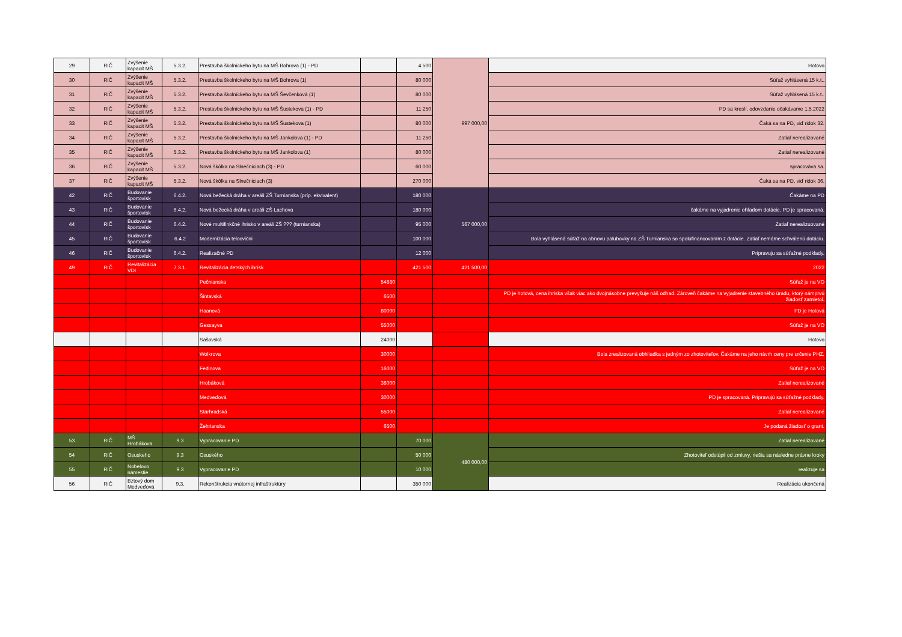| 29 | RIČ | Zvýšenie kapacít MŠ | 5.3.2. | Prestavba školníckeho bytu na MŠ Bohrova (1) - PD | | 4 500 | 997 000,00 | Hotovo |
| 30 | RIČ | Zvýšenie kapacít MŠ | 5.3.2. | Prestavba školníckeho bytu na MŠ Bohrova (1) | | 80 000 | | Súťaž vyhlásená 15 k.t.. |
| 31 | RIČ | Zvýšenie kapacít MŠ | 5.3.2. | Prestavba školníckeho bytu na MŠ Ševčenková (1) | | 80 000 | | Súťaž vyhlásená 15 k.t.. |
| 32 | RIČ | Zvýšenie kapacít MŠ | 5.3.2. | Prestavba školníckeho bytu na MŠ Šustekova (1) - PD | | 11 250 | | PD sa kreslí, odovzdanie očakávame 1.5.2022 |
| 33 | RIČ | Zvýšenie kapacít MŠ | 5.3.2. | Prestavba školníckeho bytu na MŠ Šustekova (1) | | 80 000 | | Čaká sa na PD, viď ridok 32. |
| 34 | RIČ | Zvýšenie kapacít MŠ | 5.3.2. | Prestavba školníckeho bytu na MŠ Jankolova (1) - PD | | 11 250 | | Zatiaľ nerealizované |
| 35 | RIČ | Zvýšenie kapacít MŠ | 5.3.2. | Prestavba školníckeho bytu na MŠ Jankolova (1) | | 80 000 | | Zatiaľ nerealizované |
| 36 | RIČ | Zvýšenie kapacít MŠ | 5.3.2. | Nová škôlka na Slnečniciach (3) - PD | | 60 000 | | spracováva sa. |
| 37 | RIČ | Zvýšenie kapacít MŠ | 5.3.2. | Nová škôlka na Slnečniciach (3) | | 270 000 | | Čaká sa na PD, viď ridok 36. |
| 42 | RIČ | Budovanie športovísk | 6.4.2. | Nová bežecká dráha v areáli ZŠ Turnianska (príp. ekvivalent) | | 180 000 | 567 000,00 | Čakáme na PD |
| 43 | RIČ | Budovanie športovísk | 6.4.2. | Nová bežecká dráha v areáli ZŠ Lachova | | 180 000 | | čakáme na vyjadrenie ohľadom dotácie. PD je spracovaná. |
| 44 | RIČ | Budovanie športovísk | 6.4.2. | Nové multifinkčné ihrisko v areáli ZŠ ??? (turnianska) | | 95 000 | | Zatiaľ nerealizuované |
| 45 | RIČ | Budovanie športovísk | 6.4.2 | Modernizácia telocvični | | 100 000 | | Bola vyhlásená súťaž na obnovu palubovky na ZŠ Turnianska so spolufinancovaním z dotácie. Zatiaľ nemáme schválenú dotáciu. |
| 46 | RIČ | Budovanie športovísk | 6.4.2. | Realizačné PD | | 12 000 | | Pripravuju sa súťažné podklady. |
| 49 | RIČ | Revitalizácia VDI | 7.3.1. | Revitalizácia detských ihrísk | | 421 500 | 421 500,00 | 2022 |
| | | | | Pečnianska | 54880 | | | Súťaž je na VO |
| | | | | Šintavská | 6500 | | | PD je hotová, cena ihriska však viac ako dvojnásobne prevyšuje náš odhad. Zároveň čakáme na vyjadrenie stavebného úradu, ktorý námprvú žiadosť zamietol. |
| | | | | Haanová | 80000 | | | PD je Hotová |
| | | | | Gessayva | 55000 | | | Súťaž je na VO |
| | | | | Sašovská | 24000 | | | Hotovo |
| | | | | Wolkrova | 30000 | | | Bola zrealizovaná obhliadka s jedným zo zhotoviteľov. Čakáme na jeho návrh ceny pre určenie PHZ. |
| | | | | Fedinova | 16000 | | | Súťaž je na VO |
| | | | | Hrobáková | 38000 | | | Zatiaľ nerealizované |
| | | | | Medveďová | 30000 | | | PD je spracovaná. Pripravujú sa súťažné podklady. |
| | | | | Starhradská | 55000 | | | Zatiaľ nerealizované |
| | | | | Žehrianska | 6500 | | | Je podaná žiadosť o grant. |
| 53 | RIČ | MŠ Hrobákova | 9.3 | Vypracovanie PD | | 70 000 | 480 000,00 | Zatiaľ nerealizované |
| 54 | RIČ | Osuskeho | 9.3 | Osuského | | 50 000 | | Zhotoviteľ odstúpil od zmluvy, riešia sa následne právne kroky |
| 55 | RIČ | Nobelovo námestie | 9.3 | Vypracovanie PD | | 10 000 | | realizuje sa |
| 56 | RIČ | Bztový dom Medveďová | 9.3. | Rekonštrukcia vnútornej infraštruktúry | | 350 000 | | Realizácia ukončená |